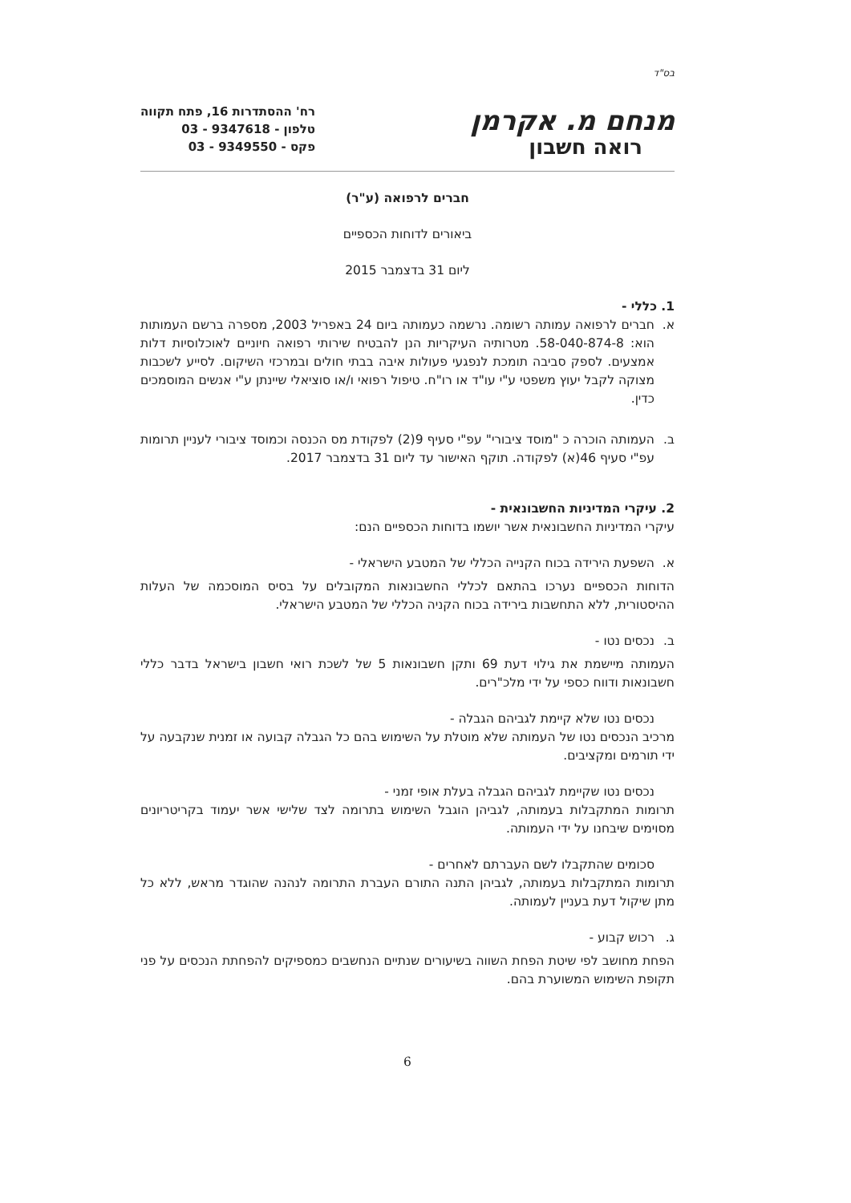בס"ד
מנחם מ. אקרמן
רואה חשבון
רח' ההסתדרות 16, פתח תקווה
טלפון - 9347618 - 03
פקס - 9349550 - 03
חברים לרפואה (ע"ר)
ביאורים לדוחות הכספיים
ליום 31 בדצמבר 2015
1. כללי -
א. חברים לרפואה עמותה רשומה. נרשמה כעמותה ביום 24 באפריל 2003, מספרה ברשם העמותות הוא: 58-040-874-8. מטרותיה העיקריות הנן להבטיח שירותי רפואה חיוניים לאוכלוסיות דלות אמצעים. לספק סביבה תומכת לנפגעי פעולות איבה בבתי חולים ובמרכזי השיקום. לסייע לשכבות מצוקה לקבל יעוץ משפטי ע"י עו"ד או רו"ח. טיפול רפואי ו/או סוציאלי שיינתן ע"י אנשים המוסמכים כדין.
ב. העמותה הוכרה כ "מוסד ציבורי" עפ"י סעיף 9(2) לפקודת מס הכנסה וכמוסד ציבורי לעניין תרומות עפ"י סעיף 46(א) לפקודה. תוקף האישור עד ליום 31 בדצמבר 2017.
2. עיקרי המדיניות החשבונאית -
עיקרי המדיניות החשבונאית אשר יושמו בדוחות הכספיים הנם:
א. השפעת הירידה בכוח הקנייה הכללי של המטבע הישראלי -
הדוחות הכספיים נערכו בהתאם לכללי החשבונאות המקובלים על בסיס המוסכמה של העלות ההיסטורית, ללא התחשבות בירידה בכוח הקניה הכללי של המטבע הישראלי.
ב. נכסים נטו -
העמותה מיישמת את גילוי דעת 69 ותקן חשבונאות 5 של לשכת רואי חשבון בישראל בדבר כללי חשבונאות ודווח כספי על ידי מלכ"רים.
נכסים נטו שלא קיימת לגביהם הגבלה -
מרכיב הנכסים נטו של העמותה שלא מוטלת על השימוש בהם כל הגבלה קבועה או זמנית שנקבעה על ידי תורמים ומקציבים.
נכסים נטו שקיימת לגביהם הגבלה בעלת אופי זמני -
תרומות המתקבלות בעמותה, לגביהן הוגבל השימוש בתרומה לצד שלישי אשר יעמוד בקריטריונים מסוימים שיבחנו על ידי העמותה.
סכומים שהתקבלו לשם העברתם לאחרים -
תרומות המתקבלות בעמותה, לגביהן התנה התורם העברת התרומה לנהנה שהוגדר מראש, ללא כל מתן שיקול דעת בעניין לעמותה.
ג. רכוש קבוע -
הפחת מחושב לפי שיטת הפחת השווה בשיעורים שנתיים הנחשבים כמספיקים להפחתת הנכסים על פני תקופת השימוש המשוערת בהם.
6